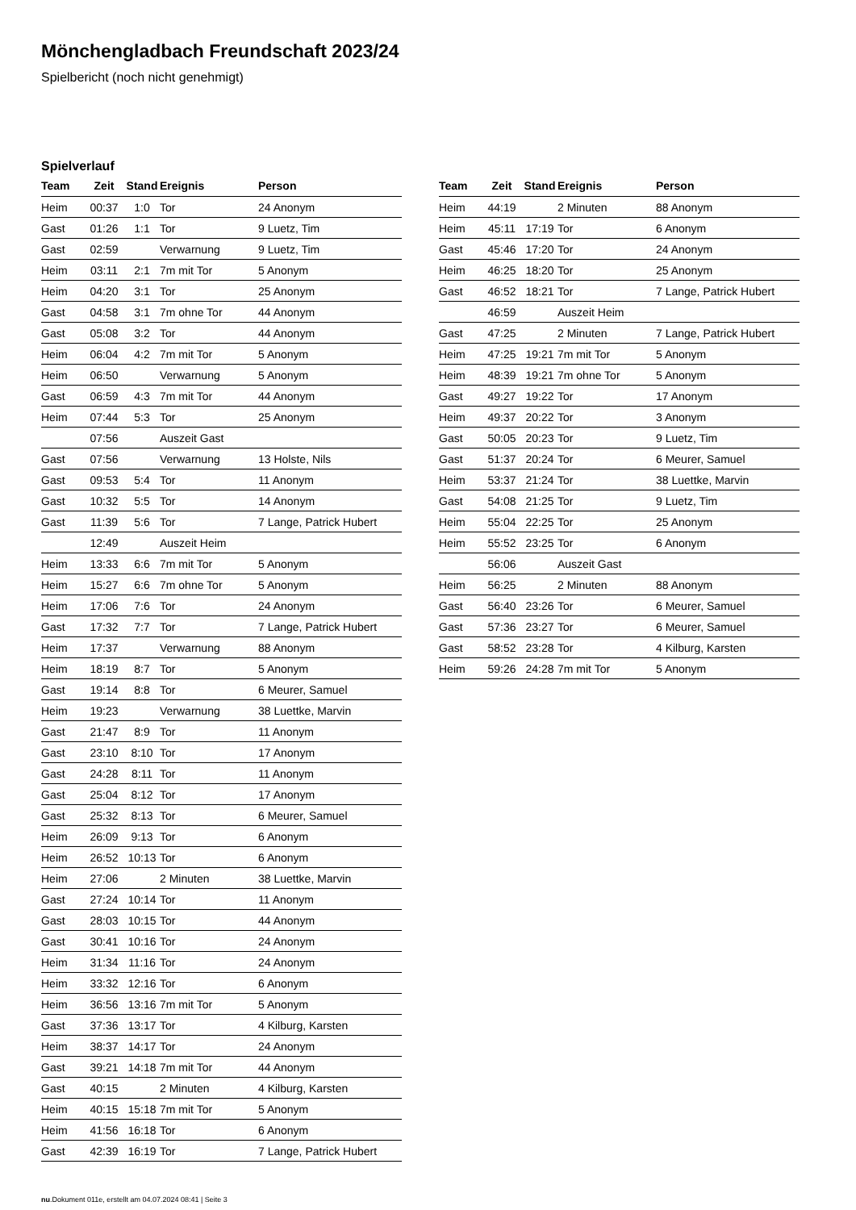Mönchengladbach Freundschaft 2023/24
Spielbericht (noch nicht genehmigt)
Spielverlauf
| Team | Zeit | Stand | Ereignis | Person |
| --- | --- | --- | --- | --- |
| Heim | 00:37 | 1:0 | Tor | 24 Anonym |
| Gast | 01:26 | 1:1 | Tor | 9 Luetz, Tim |
| Gast | 02:59 | | Verwarnung | 9 Luetz, Tim |
| Heim | 03:11 | 2:1 | 7m mit Tor | 5 Anonym |
| Heim | 04:20 | 3:1 | Tor | 25 Anonym |
| Gast | 04:58 | 3:1 | 7m ohne Tor | 44 Anonym |
| Gast | 05:08 | 3:2 | Tor | 44 Anonym |
| Heim | 06:04 | 4:2 | 7m mit Tor | 5 Anonym |
| Heim | 06:50 | | Verwarnung | 5 Anonym |
| Gast | 06:59 | 4:3 | 7m mit Tor | 44 Anonym |
| Heim | 07:44 | 5:3 | Tor | 25 Anonym |
| | 07:56 | | Auszeit Gast | |
| Gast | 07:56 | | Verwarnung | 13 Holste, Nils |
| Gast | 09:53 | 5:4 | Tor | 11 Anonym |
| Gast | 10:32 | 5:5 | Tor | 14 Anonym |
| Gast | 11:39 | 5:6 | Tor | 7 Lange, Patrick Hubert |
| | 12:49 | | Auszeit Heim | |
| Heim | 13:33 | 6:6 | 7m mit Tor | 5 Anonym |
| Heim | 15:27 | 6:6 | 7m ohne Tor | 5 Anonym |
| Heim | 17:06 | 7:6 | Tor | 24 Anonym |
| Gast | 17:32 | 7:7 | Tor | 7 Lange, Patrick Hubert |
| Heim | 17:37 | | Verwarnung | 88 Anonym |
| Heim | 18:19 | 8:7 | Tor | 5 Anonym |
| Gast | 19:14 | 8:8 | Tor | 6 Meurer, Samuel |
| Heim | 19:23 | | Verwarnung | 38 Luettke, Marvin |
| Gast | 21:47 | 8:9 | Tor | 11 Anonym |
| Gast | 23:10 | 8:10 | Tor | 17 Anonym |
| Gast | 24:28 | 8:11 | Tor | 11 Anonym |
| Gast | 25:04 | 8:12 | Tor | 17 Anonym |
| Gast | 25:32 | 8:13 | Tor | 6 Meurer, Samuel |
| Heim | 26:09 | 9:13 | Tor | 6 Anonym |
| Heim | 26:52 | 10:13 | Tor | 6 Anonym |
| Heim | 27:06 | | 2 Minuten | 38 Luettke, Marvin |
| Gast | 27:24 | 10:14 | Tor | 11 Anonym |
| Gast | 28:03 | 10:15 | Tor | 44 Anonym |
| Gast | 30:41 | 10:16 | Tor | 24 Anonym |
| Heim | 31:34 | 11:16 | Tor | 24 Anonym |
| Heim | 33:32 | 12:16 | Tor | 6 Anonym |
| Heim | 36:56 | 13:16 | 7m mit Tor | 5 Anonym |
| Gast | 37:36 | 13:17 | Tor | 4 Kilburg, Karsten |
| Heim | 38:37 | 14:17 | Tor | 24 Anonym |
| Gast | 39:21 | 14:18 | 7m mit Tor | 44 Anonym |
| Gast | 40:15 | | 2 Minuten | 4 Kilburg, Karsten |
| Heim | 40:15 | 15:18 | 7m mit Tor | 5 Anonym |
| Heim | 41:56 | 16:18 | Tor | 6 Anonym |
| Gast | 42:39 | 16:19 | Tor | 7 Lange, Patrick Hubert |
| Team | Zeit | Stand | Ereignis | Person |
| --- | --- | --- | --- | --- |
| Heim | 44:19 | | 2 Minuten | 88 Anonym |
| Heim | 45:11 | 17:19 | Tor | 6 Anonym |
| Gast | 45:46 | 17:20 | Tor | 24 Anonym |
| Heim | 46:25 | 18:20 | Tor | 25 Anonym |
| Gast | 46:52 | 18:21 | Tor | 7 Lange, Patrick Hubert |
| | 46:59 | | Auszeit Heim | |
| Gast | 47:25 | | 2 Minuten | 7 Lange, Patrick Hubert |
| Heim | 47:25 | 19:21 | 7m mit Tor | 5 Anonym |
| Heim | 48:39 | 19:21 | 7m ohne Tor | 5 Anonym |
| Gast | 49:27 | 19:22 | Tor | 17 Anonym |
| Heim | 49:37 | 20:22 | Tor | 3 Anonym |
| Gast | 50:05 | 20:23 | Tor | 9 Luetz, Tim |
| Gast | 51:37 | 20:24 | Tor | 6 Meurer, Samuel |
| Heim | 53:37 | 21:24 | Tor | 38 Luettke, Marvin |
| Gast | 54:08 | 21:25 | Tor | 9 Luetz, Tim |
| Heim | 55:04 | 22:25 | Tor | 25 Anonym |
| Heim | 55:52 | 23:25 | Tor | 6 Anonym |
| | 56:06 | | Auszeit Gast | |
| Heim | 56:25 | | 2 Minuten | 88 Anonym |
| Gast | 56:40 | 23:26 | Tor | 6 Meurer, Samuel |
| Gast | 57:36 | 23:27 | Tor | 6 Meurer, Samuel |
| Gast | 58:52 | 23:28 | Tor | 4 Kilburg, Karsten |
| Heim | 59:26 | 24:28 | 7m mit Tor | 5 Anonym |
nu.Dokument 011e, erstellt am 04.07.2024 08:41 | Seite 3